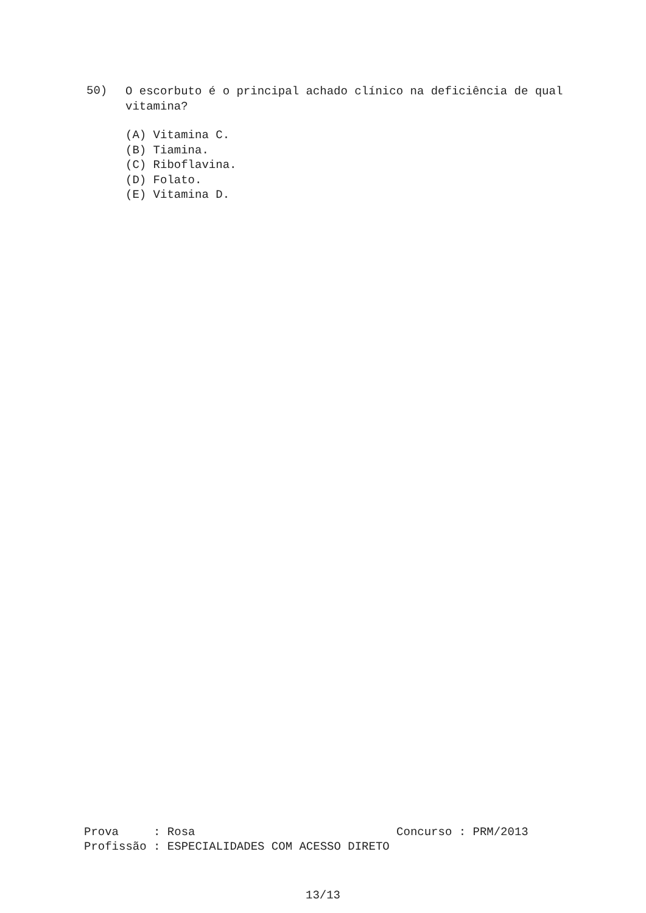50)
O escorbuto é o principal achado clínico na deficiência de qual vitamina?
(A) Vitamina C.
(B) Tiamina.
(C) Riboflavina.
(D) Folato.
(E) Vitamina D.
Prova : Rosa Concurso : PRM/2013 Profissão : ESPECIALIDADES COM ACESSO DIRETO
13/13